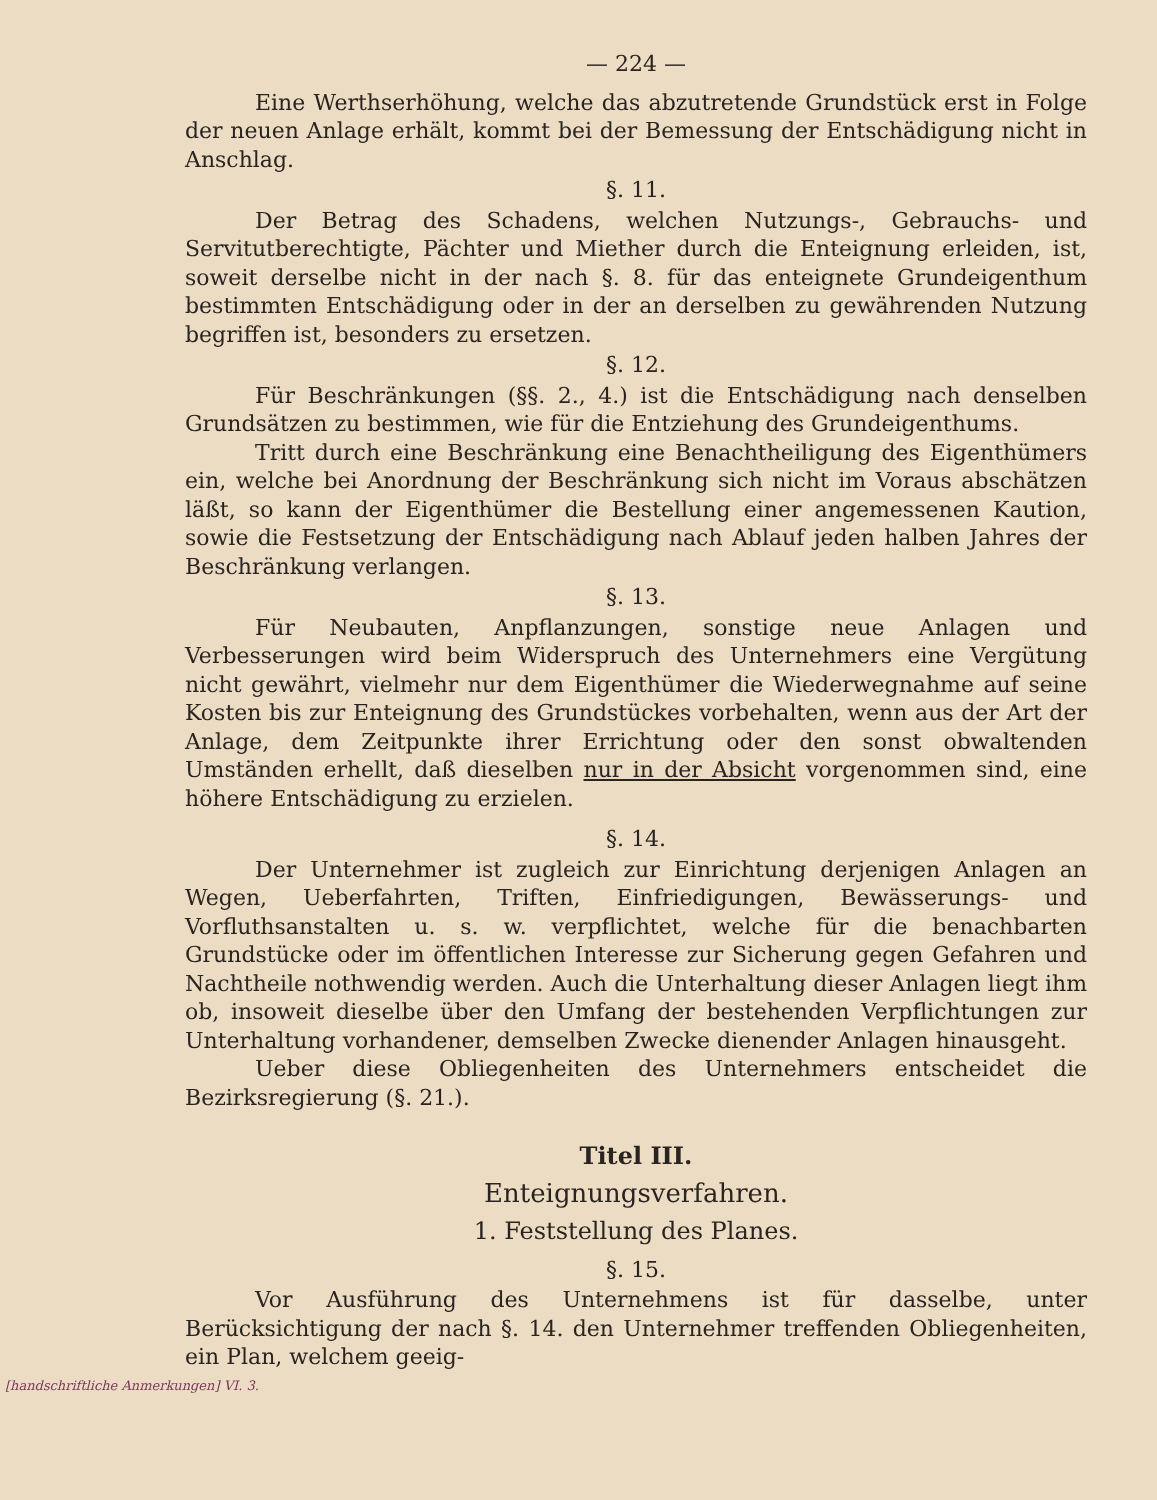— 224 —
Eine Werthserhöhung, welche das abzutretende Grundstück erst in Folge der neuen Anlage erhält, kommt bei der Bemessung der Entschädigung nicht in Anschlag.
§. 11.
Der Betrag des Schadens, welchen Nutzungs-, Gebrauchs- und Servitutberechtigte, Pächter und Miether durch die Enteignung erleiden, ist, soweit derselbe nicht in der nach §. 8. für das enteignete Grundeigenthum bestimmten Entschädigung oder in der an derselben zu gewährenden Nutzung begriffen ist, besonders zu ersetzen.
§. 12.
Für Beschränkungen (§§. 2., 4.) ist die Entschädigung nach denselben Grundsätzen zu bestimmen, wie für die Entziehung des Grundeigenthums.
Tritt durch eine Beschränkung eine Benachtheiligung des Eigenthümers ein, welche bei Anordnung der Beschränkung sich nicht im Voraus abschätzen läßt, so kann der Eigenthümer die Bestellung einer angemessenen Kaution, sowie die Festsetzung der Entschädigung nach Ablauf jeden halben Jahres der Beschränkung verlangen.
§. 13.
Für Neubauten, Anpflanzungen, sonstige neue Anlagen und Verbesserungen wird beim Widerspruch des Unternehmers eine Vergütung nicht gewährt, vielmehr nur dem Eigenthümer die Wiederwegnahme auf seine Kosten bis zur Enteignung des Grundstückes vorbehalten, wenn aus der Art der Anlage, dem Zeitpunkte ihrer Errichtung oder den sonst obwaltenden Umständen erhellt, daß dieselben nur in der Absicht vorgenommen sind, eine höhere Entschädigung zu erzielen.
§. 14.
Der Unternehmer ist zugleich zur Einrichtung derjenigen Anlagen an Wegen, Ueberfahrten, Triften, Einfriedigungen, Bewässerungs- und Vorfluthsanstalten u. s. w. verpflichtet, welche für die benachbarten Grundstücke oder im öffentlichen Interesse zur Sicherung gegen Gefahren und Nachtheile nothwendig werden. Auch die Unterhaltung dieser Anlagen liegt ihm ob, insoweit dieselbe über den Umfang der bestehenden Verpflichtungen zur Unterhaltung vorhandener, demselben Zwecke dienender Anlagen hinausgeht.
Ueber diese Obliegenheiten des Unternehmers entscheidet die Bezirksregierung (§. 21.).
Titel III.
Enteignungsverfahren.
1. Feststellung des Planes.
§. 15.
Vor Ausführung des Unternehmens ist für dasselbe, unter Berücksichtigung der nach §. 14. den Unternehmer treffenden Obliegenheiten, ein Plan, welchem geeig-
[handschriftliche Anmerkungen] VI. 3.